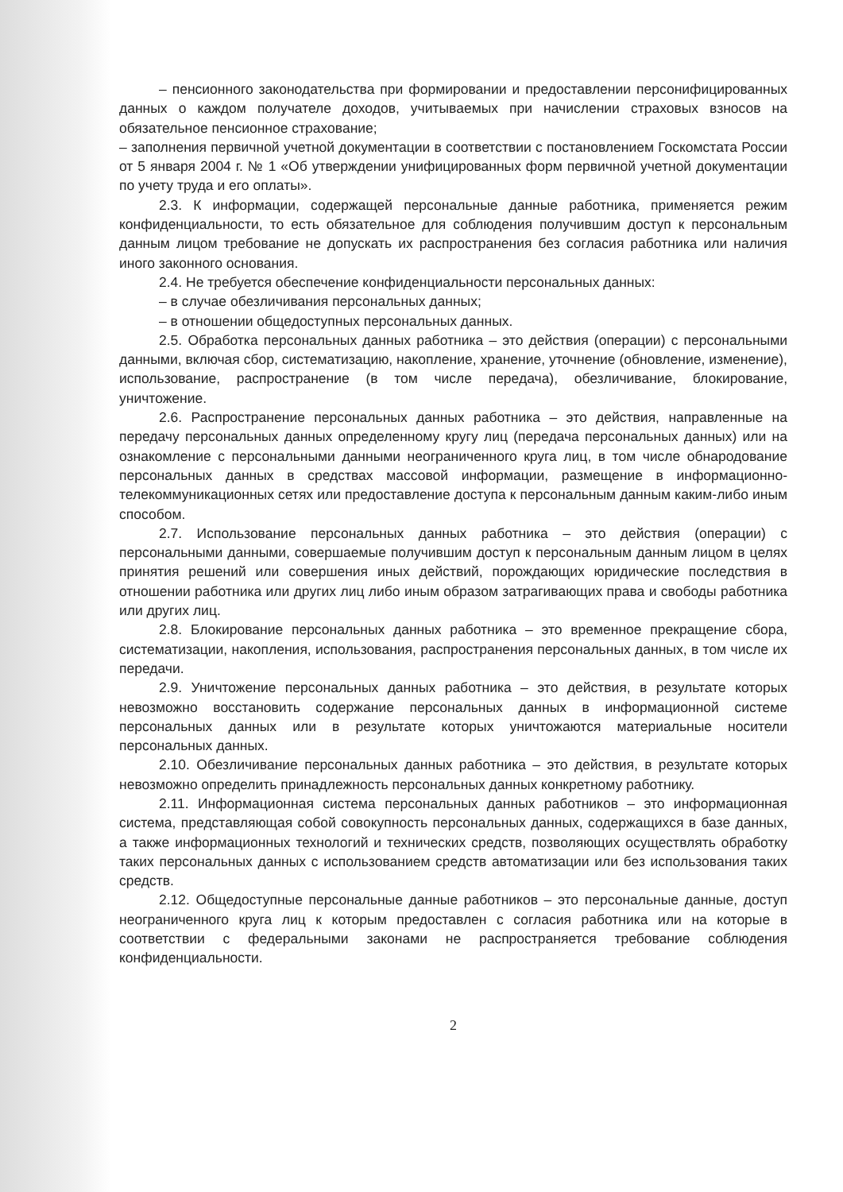– пенсионного законодательства при формировании и предоставлении персонифицированных данных о каждом получателе доходов, учитываемых при начислении страховых взносов на обязательное пенсионное страхование;
– заполнения первичной учетной документации в соответствии с постановлением Госкомстата России от 5 января 2004 г. № 1 «Об утверждении унифицированных форм первичной учетной документации по учету труда и его оплаты».
2.3. К информации, содержащей персональные данные работника, применяется режим конфиденциальности, то есть обязательное для соблюдения получившим доступ к персональным данным лицом требование не допускать их распространения без согласия работника или наличия иного законного основания.
2.4. Не требуется обеспечение конфиденциальности персональных данных:
– в случае обезличивания персональных данных;
– в отношении общедоступных персональных данных.
2.5. Обработка персональных данных работника – это действия (операции) с персональными данными, включая сбор, систематизацию, накопление, хранение, уточнение (обновление, изменение), использование, распространение (в том числе передача), обезличивание, блокирование, уничтожение.
2.6. Распространение персональных данных работника – это действия, направленные на передачу персональных данных определенному кругу лиц (передача персональных данных) или на ознакомление с персональными данными неограниченного круга лиц, в том числе обнародование персональных данных в средствах массовой информации, размещение в информационно-телекоммуникационных сетях или предоставление доступа к персональным данным каким-либо иным способом.
2.7. Использование персональных данных работника – это действия (операции) с персональными данными, совершаемые получившим доступ к персональным данным лицом в целях принятия решений или совершения иных действий, порождающих юридические последствия в отношении работника или других лиц либо иным образом затрагивающих права и свободы работника или других лиц.
2.8. Блокирование персональных данных работника – это временное прекращение сбора, систематизации, накопления, использования, распространения персональных данных, в том числе их передачи.
2.9. Уничтожение персональных данных работника – это действия, в результате которых невозможно восстановить содержание персональных данных в информационной системе персональных данных или в результате которых уничтожаются материальные носители персональных данных.
2.10. Обезличивание персональных данных работника – это действия, в результате которых невозможно определить принадлежность персональных данных конкретному работнику.
2.11. Информационная система персональных данных работников – это информационная система, представляющая собой совокупность персональных данных, содержащихся в базе данных, а также информационных технологий и технических средств, позволяющих осуществлять обработку таких персональных данных с использованием средств автоматизации или без использования таких средств.
2.12. Общедоступные персональные данные работников – это персональные данные, доступ неограниченного круга лиц к которым предоставлен с согласия работника или на которые в соответствии с федеральными законами не распространяется требование соблюдения конфиденциальности.
2